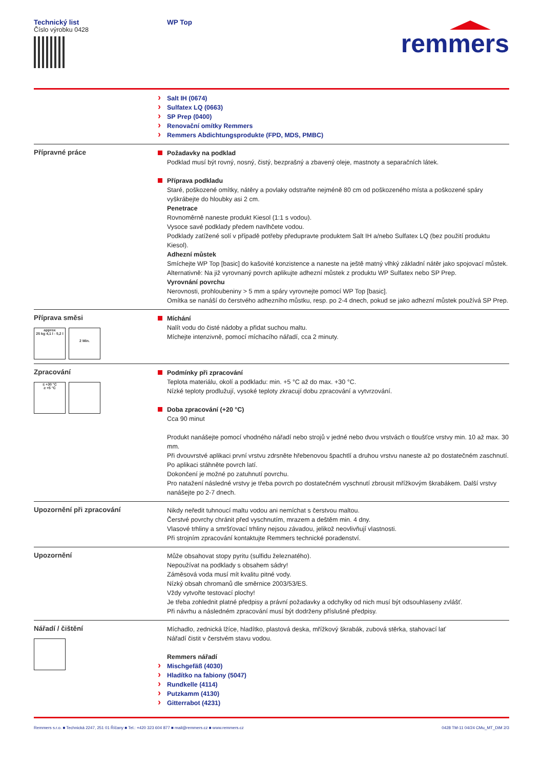Technický list
Číslo výrobku 0428
WP Top
remmers
Salt IH (0674)
Sulfatex LQ (0663)
SP Prep (0400)
Renovační omítky Remmers
Remmers Abdichtungsprodukte (FPD, MDS, PMBC)
Přípravné práce
Požadavky na podklad
Podklad musí být rovný, nosný, čistý, bezprašný a zbavený oleje, mastnoty a separačních látek.
Příprava podkladu
Staré, poškozené omítky, nátěry a povlaky odstraňte nejméně 80 cm od poškozeného místa a poškozené spáry vyškrábejte do hloubky asi 2 cm.
Penetrace
Rovnoměrně naneste produkt Kiesol (1:1 s vodou).
Vysoce savé podklady předem navlhčete vodou.
Podklady zatížené solí v případě potřeby předupravte produktem Salt IH a/nebo Sulfatex LQ (bez použití produktu Kiesol).
Adhezní můstek
Smíchejte WP Top [basic] do kašovité konzistence a naneste na ještě matný vlhký základní nátěr jako spojovací můstek.
Alternativně: Na již vyrovnaný povrch aplikujte adhezní můstek z produktu WP Sulfatex nebo SP Prep.
Vyrovnání povrchu
Nerovnosti, prohloubeniny > 5 mm a spáry vyrovnejte pomocí WP Top [basic].
Omítka se nanáší do čerstvého adhezního můstku, resp. po 2-4 dnech, pokud se jako adhezní můstek používá SP Prep.
Příprava směsi
approx
25 kg 4,1 l - 5,2 l
2 Min.
Míchání
Nalít vodu do čisté nádoby a přidat suchou maltu.
Míchejte intenzivně, pomocí míchacího nářadí, cca 2 minuty.
Zpracování
≤ +30 °C
≥ +5 °C
Podmínky při zpracování
Teplota materiálu, okolí a podkladu: min. +5 °C až do max. +30 °C.
Nízké teploty prodlužují, vysoké teploty zkracují dobu zpracování a vytvrzování.
Doba zpracování (+20 °C)
Cca 90 minut
Produkt nanášejte pomocí vhodného nářadí nebo strojů v jedné nebo dvou vrstvách o tloušťce vrstvy min. 10 až max. 30 mm.
Při dvouvrstvé aplikaci první vrstvu zdrsněte hřebenovou špachtlí a druhou vrstvu naneste až po dostatečném zaschnutí.
Po aplikaci stáhněte povrch latí.
Dokončení je možné po zatuhnutí povrchu.
Pro natažení následné vrstvy je třeba povrch po dostatečném vyschnutí zbrousit mřížkovým škrabákem. Další vrstvy nanášejte po 2-7 dnech.
Upozornění při zpracování
Nikdy neředit tuhnoucí maltu vodou ani nemíchat s čerstvou maltou.
Čerstvé povrchy chránit před vyschnutím, mrazem a deštěm min. 4 dny.
Vlasové trhliny a smršťovací trhliny nejsou závadou, jelikož neovlivňují vlastnosti.
Při strojním zpracování kontaktujte Remmers technické poradenství.
Upozornění
Může obsahovat stopy pyritu (sulfidu železnatého).
Nepoužívat na podklady s obsahem sádry!
Záměsová voda musí mít kvalitu pitné vody.
Nízký obsah chromanů dle směrnice 2003/53/ES.
Vždy vytvořte testovací plochy!
Je třeba zohlednit platné předpisy a právní požadavky a odchylky od nich musí být odsouhlaseny zvlášť.
Při návrhu a následném zpracování musí být dodrženy příslušné předpisy.
Nářadí / čištění
Míchadlo, zednická lžíce, hladítko, plastová deska, mřížkový škrabák, zubová stěrka, stahovací lať
Nářadí čistit v čerstvém stavu vodou.
Remmers nářadí
Mischgefäß (4030)
Hladítko na fabiony (5047)
Rundkelle (4114)
Putzkamm (4130)
Gitterrabot (4231)
Remmers s.r.o. ■ Technická 2247, 251 01 Říčany ■ Tel.: +420 323 604 877 ■ mail@remmers.cz ■ www.remmers.cz 0428 TM-11 04/24 CMu_MT_DiM 2/3